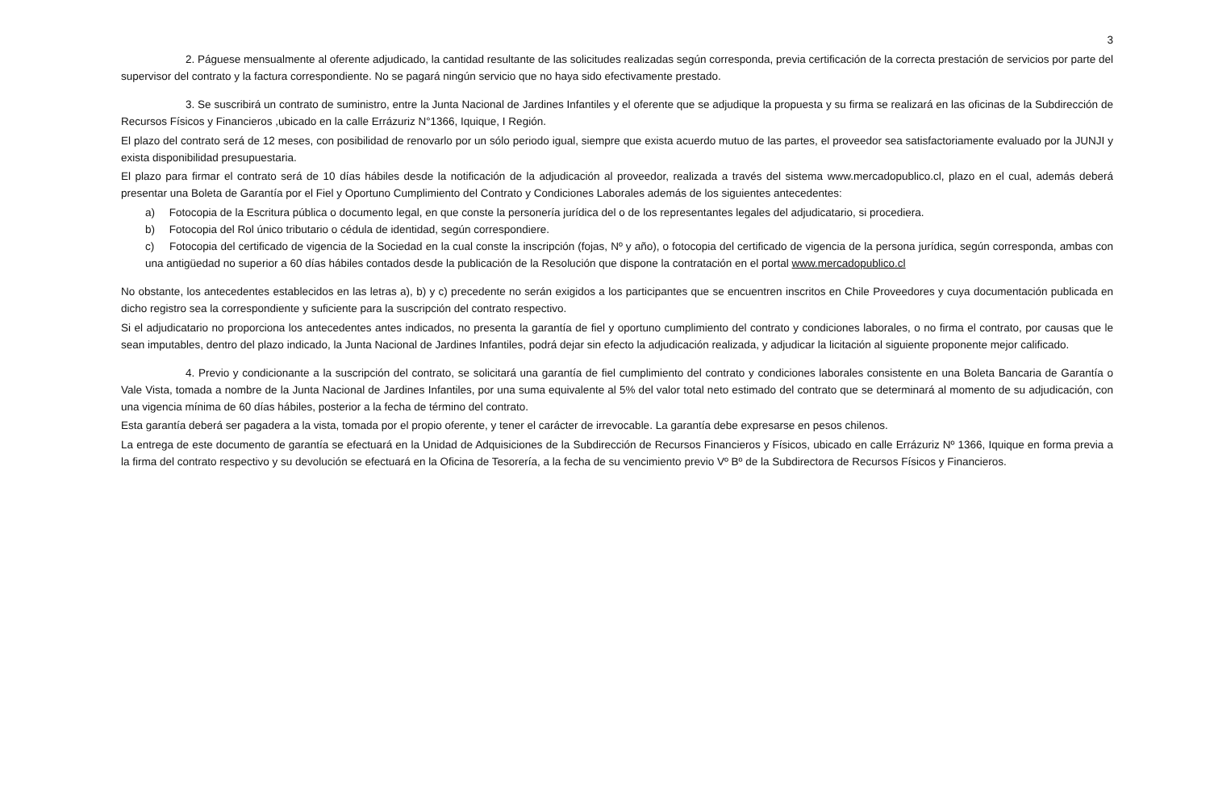3
2. Páguese mensualmente al oferente adjudicado, la cantidad resultante de las solicitudes realizadas según corresponda, previa certificación de la correcta prestación de servicios por parte del supervisor del contrato y la factura correspondiente. No se pagará ningún servicio que no haya sido efectivamente prestado.
3. Se suscribirá un contrato de suministro, entre la Junta Nacional de Jardines Infantiles y el oferente que se adjudique la propuesta y su firma se realizará en las oficinas de la Subdirección de Recursos Físicos y Financieros ,ubicado en la calle Errázuriz N°1366, Iquique, I Región.
El plazo del contrato será de 12 meses, con posibilidad de renovarlo por un sólo periodo igual, siempre que exista acuerdo mutuo de las partes, el proveedor sea satisfactoriamente evaluado por la JUNJI y exista disponibilidad presupuestaria.
El plazo para firmar el contrato será de 10 días hábiles desde la notificación de la adjudicación al proveedor, realizada a través del sistema www.mercadopublico.cl, plazo en el cual, además deberá presentar una Boleta de Garantía por el Fiel y Oportuno Cumplimiento del Contrato y Condiciones Laborales además de los siguientes antecedentes:
a) Fotocopia de la Escritura pública o documento legal, en que conste la personería jurídica del o de los representantes legales del adjudicatario, si procediera.
b) Fotocopia del Rol único tributario o cédula de identidad, según correspondiere.
c) Fotocopia del certificado de vigencia de la Sociedad en la cual conste la inscripción (fojas, Nº y año), o fotocopia del certificado de vigencia de la persona jurídica, según corresponda, ambas con una antigüedad no superior a 60 días hábiles contados desde la publicación de la Resolución que dispone la contratación en el portal www.mercadopublico.cl
No obstante, los antecedentes establecidos en las letras a), b) y c) precedente no serán exigidos a los participantes que se encuentren inscritos en Chile Proveedores y cuya documentación publicada en dicho registro sea la correspondiente y suficiente para la suscripción del contrato respectivo.
Si el adjudicatario no proporciona los antecedentes antes indicados, no presenta la garantía de fiel y oportuno cumplimiento del contrato y condiciones laborales, o no firma el contrato, por causas que le sean imputables, dentro del plazo indicado, la Junta Nacional de Jardines Infantiles, podrá dejar sin efecto la adjudicación realizada, y adjudicar la licitación al siguiente proponente mejor calificado.
4. Previo y condicionante a la suscripción del contrato, se solicitará una garantía de fiel cumplimiento del contrato y condiciones laborales consistente en una Boleta Bancaria de Garantía o Vale Vista, tomada a nombre de la Junta Nacional de Jardines Infantiles, por una suma equivalente al 5% del valor total neto estimado del contrato que se determinará al momento de su adjudicación, con una vigencia mínima de 60 días hábiles, posterior a la fecha de término del contrato.
Esta garantía deberá ser pagadera a la vista, tomada por el propio oferente, y tener el carácter de irrevocable. La garantía debe expresarse en pesos chilenos.
La entrega de este documento de garantía se efectuará en la Unidad de Adquisiciones de la Subdirección de Recursos Financieros y Físicos, ubicado en calle Errázuriz Nº 1366, Iquique en forma previa a la firma del contrato respectivo y su devolución se efectuará en la Oficina de Tesorería, a la fecha de su vencimiento previo Vº Bº de la Subdirectora de Recursos Físicos y Financieros.